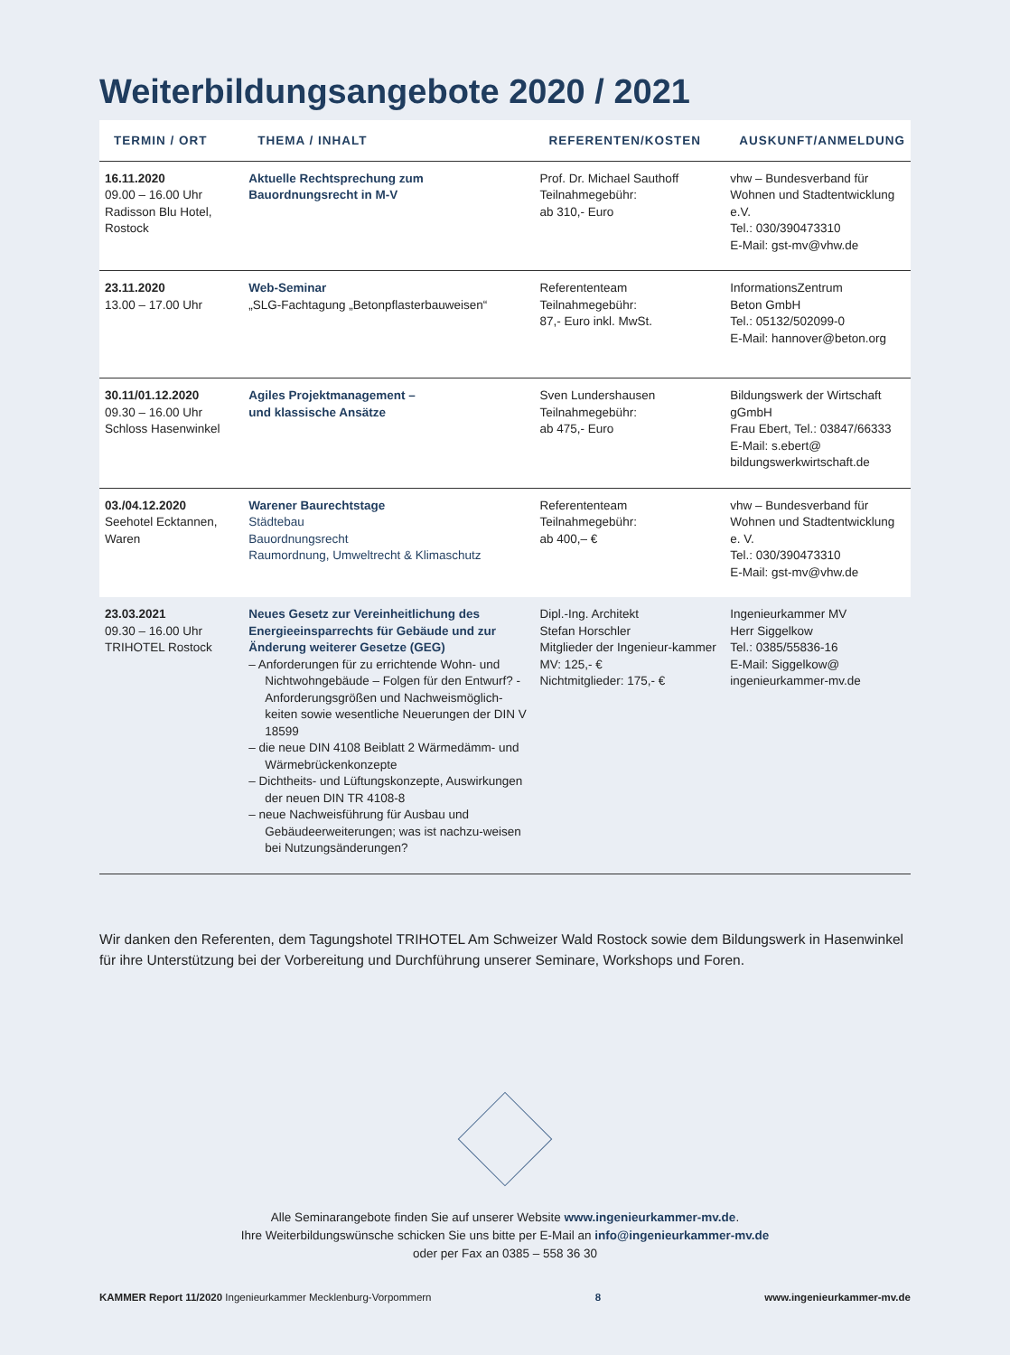Weiterbildungsangebote 2020 / 2021
| TERMIN / ORT | THEMA / INHALT | REFERENTEN/KOSTEN | AUSKUNFT/ANMELDUNG |
| --- | --- | --- | --- |
| 16.11.2020 09.00 – 16.00 Uhr Radisson Blu Hotel, Rostock | Aktuelle Rechtsprechung zum Bauordnungsrecht in M-V | Prof. Dr. Michael Sauthoff Teilnahmegebühr: ab 310,- Euro | vhw – Bundesverband für Wohnen und Stadtentwicklung e.V. Tel.: 030/390473310 E-Mail: gst-mv@vhw.de |
| 23.11.2020 13.00 – 17.00 Uhr | Web-Seminar „SLG-Fachtagung „Betonpflasterbauweisen“ | Referententeam Teilnahmegebühr: 87,- Euro inkl. MwSt. | InformationsZentrum Beton GmbH Tel.: 05132/502099-0 E-Mail: hannover@beton.org |
| 30.11/01.12.2020 09.30 – 16.00 Uhr Schloss Hasenwinkel | Agiles Projektmanagement – und klassische Ansätze | Sven Lundershausen Teilnahmegebühr: ab 475,- Euro | Bildungswerk der Wirtschaft gGmbH Frau Ebert, Tel.: 03847/66333 E-Mail: s.ebert@ bildungswerkwirtschaft.de |
| 03./04.12.2020 Seehotel Ecktannen, Waren | Warener Baurechtstage Städtebau Bauordnungsrecht Raumordnung, Umweltrecht & Klimaschutz | Referententeam Teilnahmegebühr: ab 400,– € | vhw – Bundesverband für Wohnen und Stadtentwicklung e. V. Tel.: 030/390473310 E-Mail: gst-mv@vhw.de |
| 23.03.2021 09.30 – 16.00 Uhr TRIHOTEL Rostock | Neues Gesetz zur Vereinheitlichung des Energieeinsparrechts für Gebäude und zur Änderung weiterer Gesetze (GEG) – Anforderungen für zu errichtende Wohn- und Nichtwohngebäude – Folgen für den Entwurf? - Anforderungsgrößen und Nachweismöglich-keiten sowie wesentliche Neuerungen der DIN V 18599 – die neue DIN 4108 Beiblatt 2 Wärmedämm- und Wärmebrückenkonzepte – Dichtheits- und Lüftungskonzepte, Auswirkungen der neuen DIN TR 4108-8 – neue Nachweisführung für Ausbau und Gebäudeerweiterungen; was ist nachzu-weisen bei Nutzungsänderungen? | Dipl.-Ing. Architekt Stefan Horschler Mitglieder der Ingenieur-kammer MV: 125,- € Nichtmitglieder: 175,- € | Ingenieurkammer MV Herr Siggelkow Tel.: 0385/55836-16 E-Mail: Siggelkow@ ingenieurkammer-mv.de |
Wir danken den Referenten, dem Tagungshotel TRIHOTEL Am Schweizer Wald Rostock sowie dem Bildungswerk in Hasenwinkel für ihre Unterstützung bei der Vorbereitung und Durchführung unserer Seminare, Workshops und Foren.
Alle Seminarangebote finden Sie auf unserer Website www.ingenieurkammer-mv.de.
Ihre Weiterbildungswünsche schicken Sie uns bitte per E-Mail an info@ingenieurkammer-mv.de
oder per Fax an 0385 – 558 36 30
KAMMER Report 11/2020 Ingenieurkammer Mecklenburg-Vorpommern 8 www.ingenieurkammer-mv.de